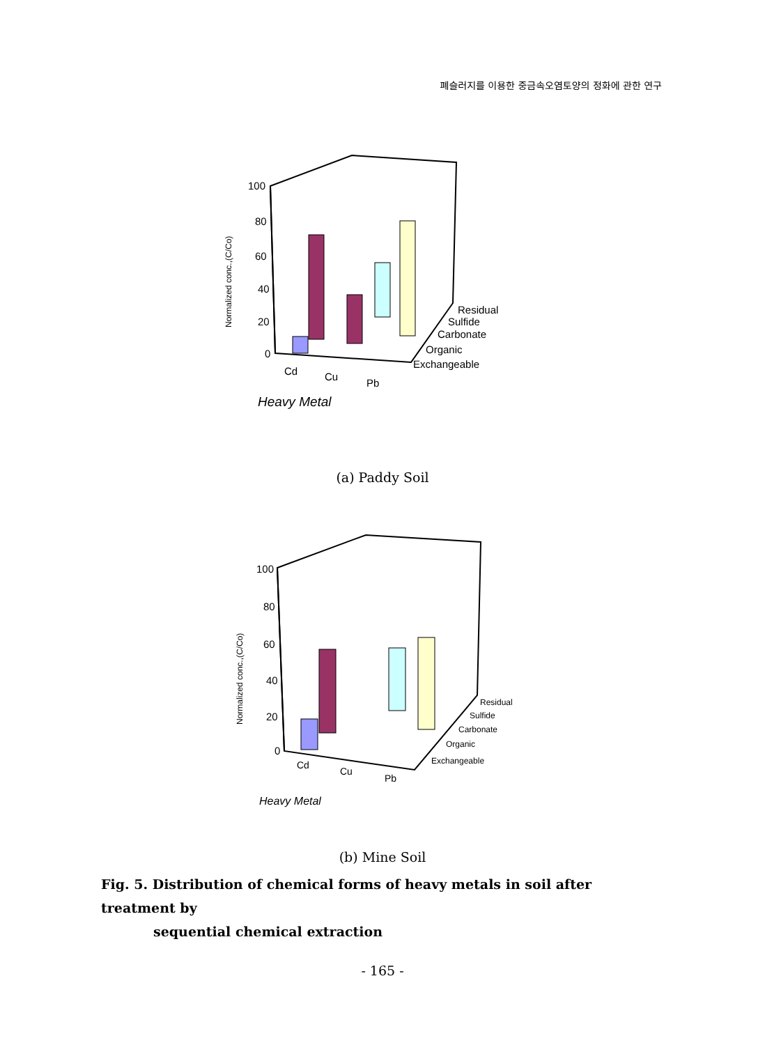폐슬러지를 이용한 중금속오염토양의 정화에 관한 연구
100
80
60
40
20
0
Cd
Cu
Pb
Residual
Sulfide
Carbonate
Organic
Exchangeable
Heavy Metal
Normalized conc.,(C/Co)
(a) Paddy Soil
100
80
60
40
20
0
Cd
Cu
Pb
Residual
Sulfide
Carbonate
Organic
Exchangeable
Heavy Metal
Normalized conc.,(C/Co)
(b) Mine Soil
Fig. 5. Distribution of chemical forms of heavy metals in soil after treatment by
sequential chemical extraction
- 165 -